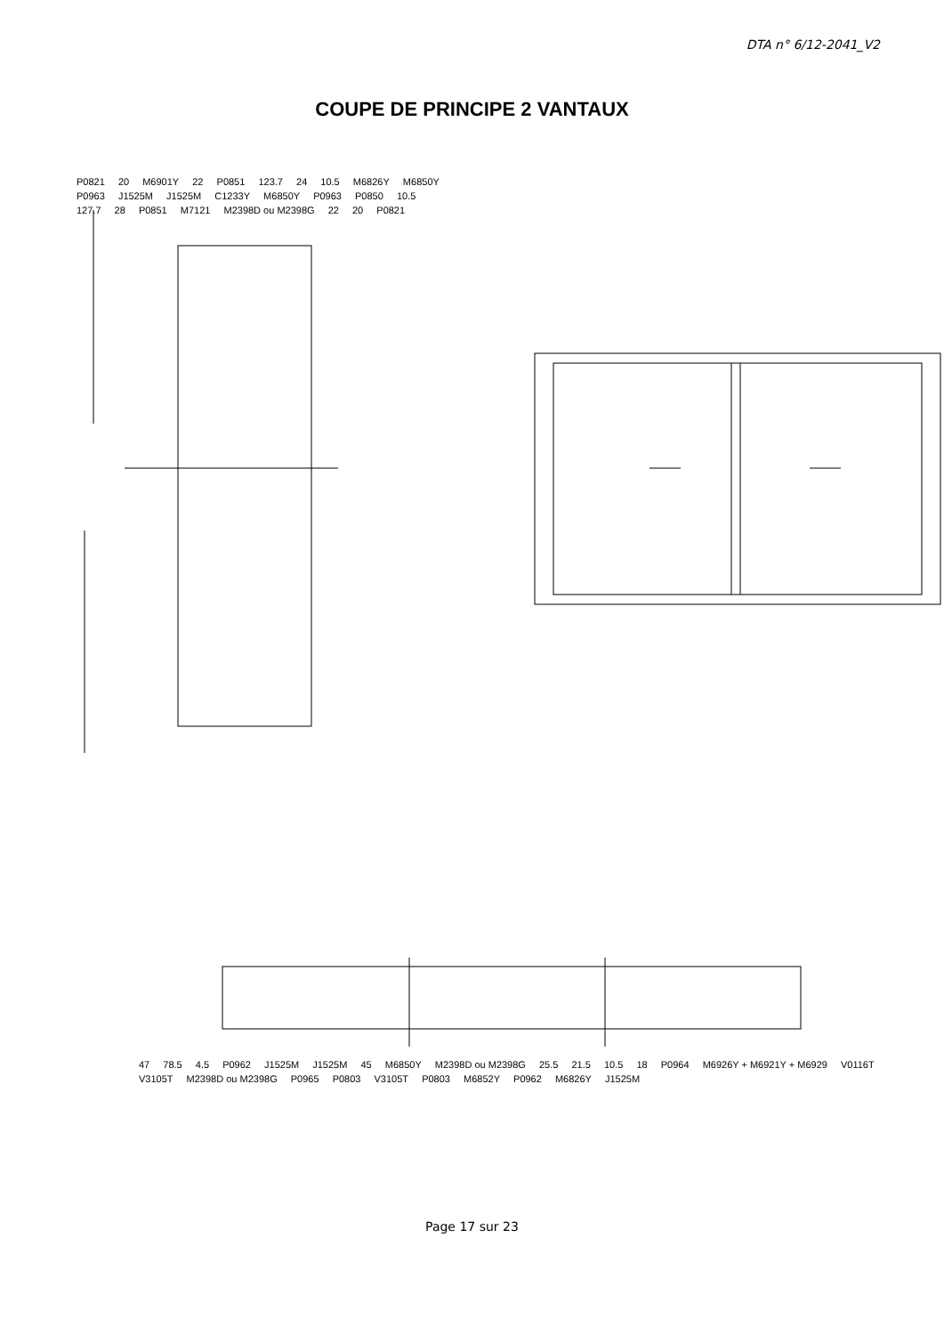DTA n° 6/12-2041_V2
COUPE DE PRINCIPE 2 VANTAUX
P0821 20 M6901Y 22 P0851 123.7 24 10.5 M6826Y M6850Y P0963 J1525M J1525M C1233Y M6850Y P0963 P0850 10.5 127.7 28 P0851 M7121 M2398D ou M2398G 22 20 P0821
47 78.5 4.5 P0962 J1525M J1525M 45 M6850Y M2398D ou M2398G 25.5 21.5 10.5 18 P0964 M6926Y + M6921Y + M6929 V0116T V3105T M2398D ou M2398G P0965 P0803 V3105T P0803 M6852Y P0962 M6826Y J1525M
Page 17 sur 23